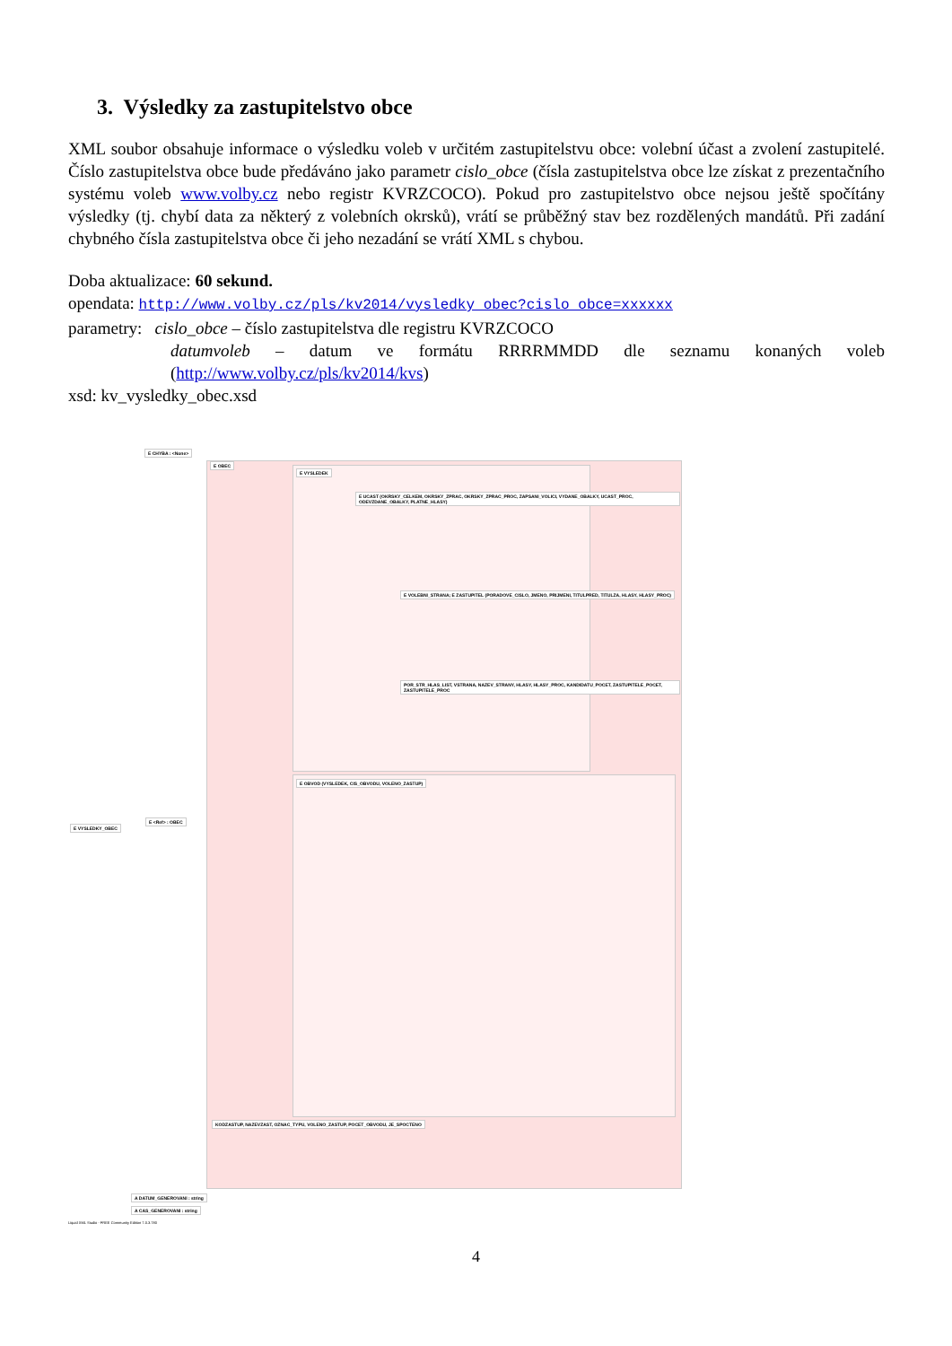3. Výsledky za zastupitelstvo obce
XML soubor obsahuje informace o výsledku voleb v určitém zastupitelstvu obce: volební účast a zvolení zastupitelé. Číslo zastupitelstva obce bude předáváno jako parametr cislo_obce (čísla zastupitelstva obce lze získat z prezentačního systému voleb www.volby.cz nebo registr KVRZCOCO). Pokud pro zastupitelstvo obce nejsou ještě spočítány výsledky (tj. chybí data za některý z volebních okrsků), vrátí se průběžný stav bez rozdělených mandátů. Při zadání chybného čísla zastupitelstva obce či jeho nezadání se vrátí XML s chybou.
Doba aktualizace: 60 sekund.
opendata: http://www.volby.cz/pls/kv2014/vysledky_obec?cislo_obce=xxxxxx
parametry: cislo_obce – číslo zastupitelstva dle registru KVRZCOCO
datumvoleb – datum ve formátu RRRRMMDD dle seznamu konaných voleb (http://www.volby.cz/pls/kv2014/kvs)
xsd: kv_vysledky_obec.xsd
E CHYBA : <None>
E OBEC
E VYSLEDKY_OBEC
E <Ref> : OBEC
E VYSLEDEK
E UCAST (OKRSKY_CELKEM, OKRSKY_ZPRAC, OKRSKY_ZPRAC_PROC, ZAPSANI_VOLICI, VYDANE_OBALKY, UCAST_PROC, ODEVZDANE_OBALKY, PLATNE_HLASY)
E VOLEBNI_STRANA; E ZASTUPITEL (PORADOVE_CISLO, JMENO, PRIJMENI, TITULPRED, TITULZA, HLASY, HLASY_PROC)
POR_STR_HLAS_LIST, VSTRANA, NAZEV_STRANY, HLASY, HLASY_PROC, KANDIDATU_POCET, ZASTUPITELE_POCET, ZASTUPITELE_PROC
E OBVOD (VYSLEDEK, CIS_OBVODU, VOLENO_ZASTUP)
KODZASTUP, NAZEVZAST, OZNAC_TYPU, VOLENO_ZASTUP, POCET_OBVODU, JE_SPOCTENO
A DATUM_GENEROVANI : string
A CAS_GENEROVANI : string
Liquid XML Studio - FREE Community Edition 7.0.3.780
4